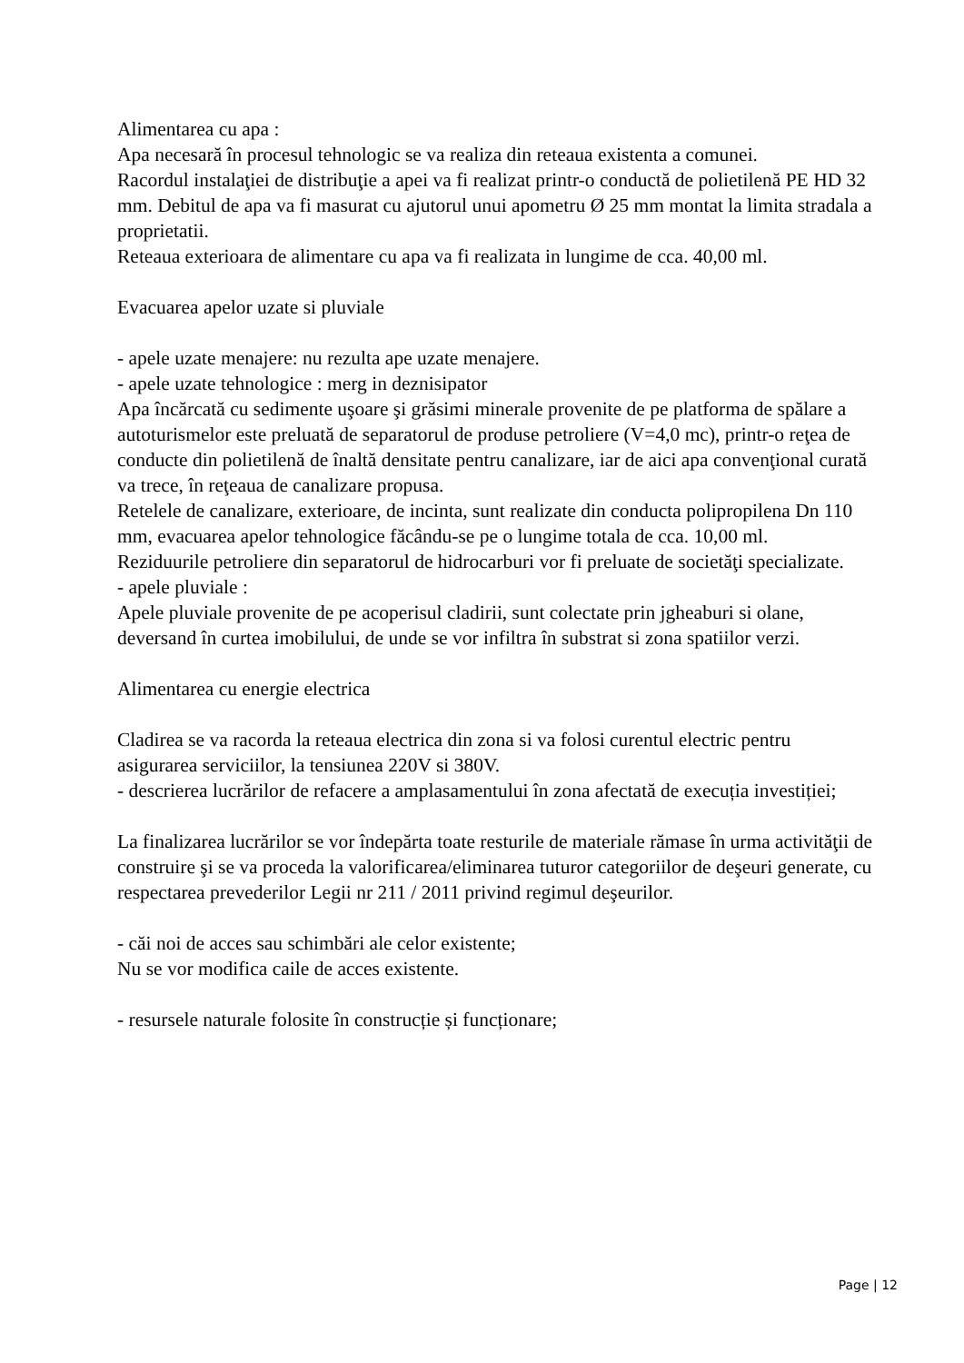Alimentarea cu apa :
Apa necesară în procesul tehnologic se va realiza din reteaua existenta a comunei.
Racordul instalaţiei de distribuţie a apei va fi realizat printr-o conductă de polietilenă PE HD 32 mm. Debitul de apa va fi masurat cu ajutorul unui apometru Ø 25 mm montat la limita stradala a proprietatii.
Reteaua exterioara de alimentare cu apa va fi realizata in lungime de cca. 40,00 ml.
Evacuarea apelor uzate si pluviale
- apele uzate menajere: nu rezulta ape uzate menajere.
- apele uzate tehnologice : merg in deznisipator
Apa încărcată cu sedimente uşoare şi grăsimi minerale provenite de pe platforma de spălare a autoturismelor este preluată de separatorul de produse petroliere (V=4,0 mc), printr-o reţea de conducte din polietilenă de înaltă densitate pentru canalizare, iar de aici apa convenţional curată va trece, în reţeaua de canalizare propusa.
Retelele de canalizare, exterioare, de incinta, sunt realizate din conducta polipropilena Dn 110 mm, evacuarea apelor tehnologice făcându-se pe o lungime totala de cca. 10,00 ml.
Reziduurile petroliere din separatorul de hidrocarburi vor fi preluate de societăţi specializate.
- apele pluviale :
Apele pluviale provenite de pe acoperisul cladirii, sunt colectate prin jgheaburi si olane, deversand în curtea imobilului, de unde se vor infiltra în substrat si zona spatiilor verzi.
Alimentarea cu energie electrica
Cladirea se va racorda la reteaua electrica din zona si va folosi curentul electric pentru asigurarea serviciilor, la tensiunea 220V si 380V.
- descrierea lucrărilor de refacere a amplasamentului în zona afectată de execuția investiției;
La finalizarea lucrărilor se vor îndepărta toate resturile de materiale rămase în urma activităţii de construire şi se va proceda la valorificarea/eliminarea tuturor categoriilor de deşeuri generate, cu respectarea prevederilor Legii nr 211 / 2011 privind regimul deşeurilor.
- căi noi de acces sau schimbări ale celor existente;
Nu se vor modifica caile de acces existente.
- resursele naturale folosite în construcție și funcționare;
Page | 12